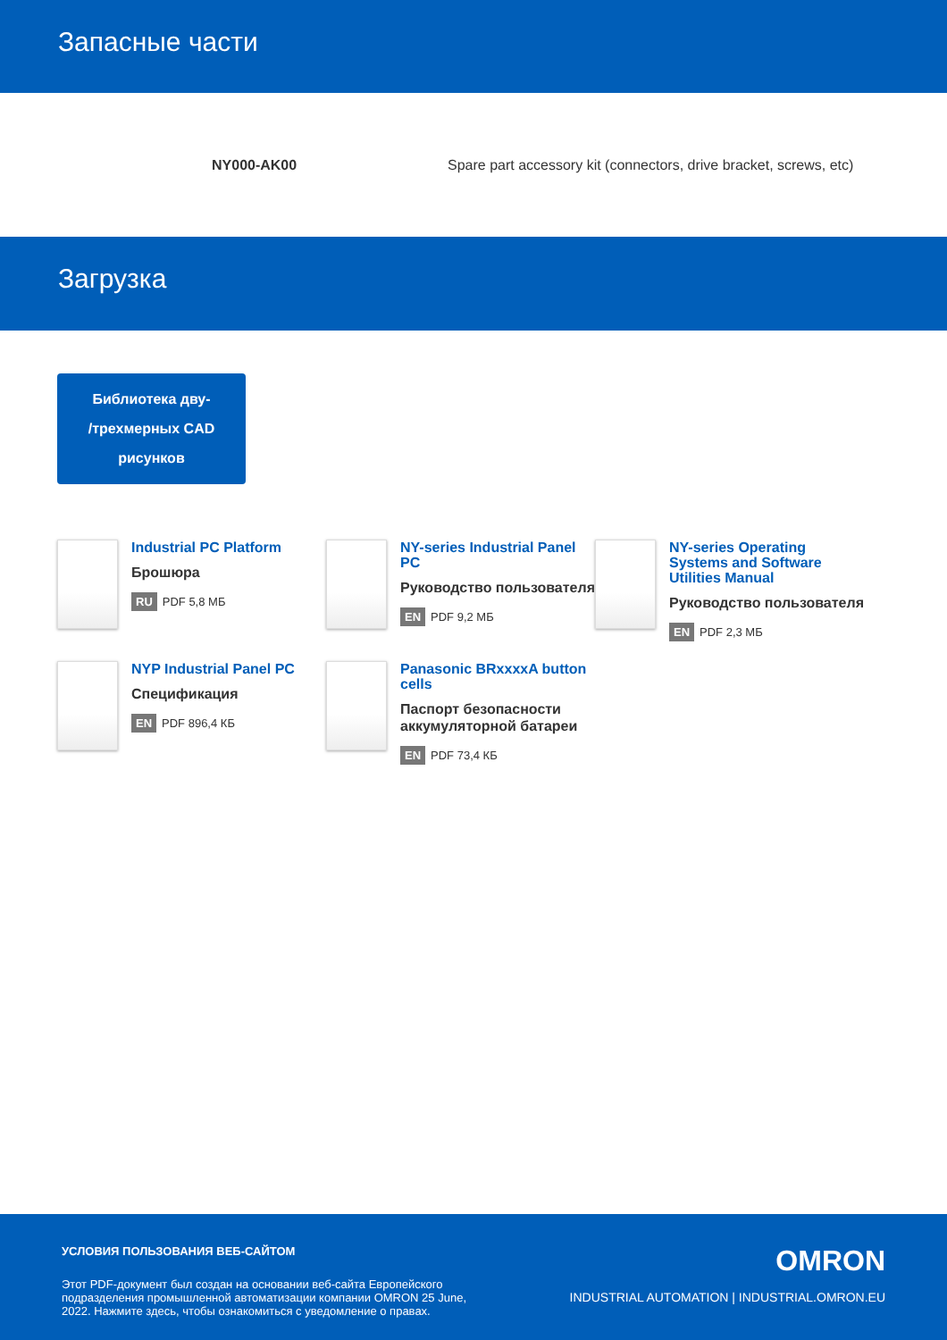Запасные части
| | NY000-AK00 | Spare part accessory kit (connectors, drive bracket, screws, etc) |
Загрузка
Библиотека дву-
/трехмерных CAD
рисунков
Industrial PC Platform
Брошюра
RU PDF 5,8 МБ
NY-series Industrial Panel PC
Руководство пользователя
EN PDF 9,2 МБ
NY-series Operating Systems and Software Utilities Manual
Руководство пользователя
EN PDF 2,3 МБ
NYP Industrial Panel PC
Спецификация
EN PDF 896,4 КБ
Panasonic BRxxxxA button cells
Паспорт безопасности аккумуляторной батареи
EN PDF 73,4 КБ
УСЛОВИЯ ПОЛЬЗОВАНИЯ ВЕБ-САЙТОМ
Этот PDF-документ был создан на основании веб-сайта Европейского подразделения промышленной автоматизации компании OMRON 25 June, 2022. Нажмите здесь, чтобы ознакомиться с уведомление о правах.
OMRON
INDUSTRIAL AUTOMATION | INDUSTRIAL.OMRON.EU